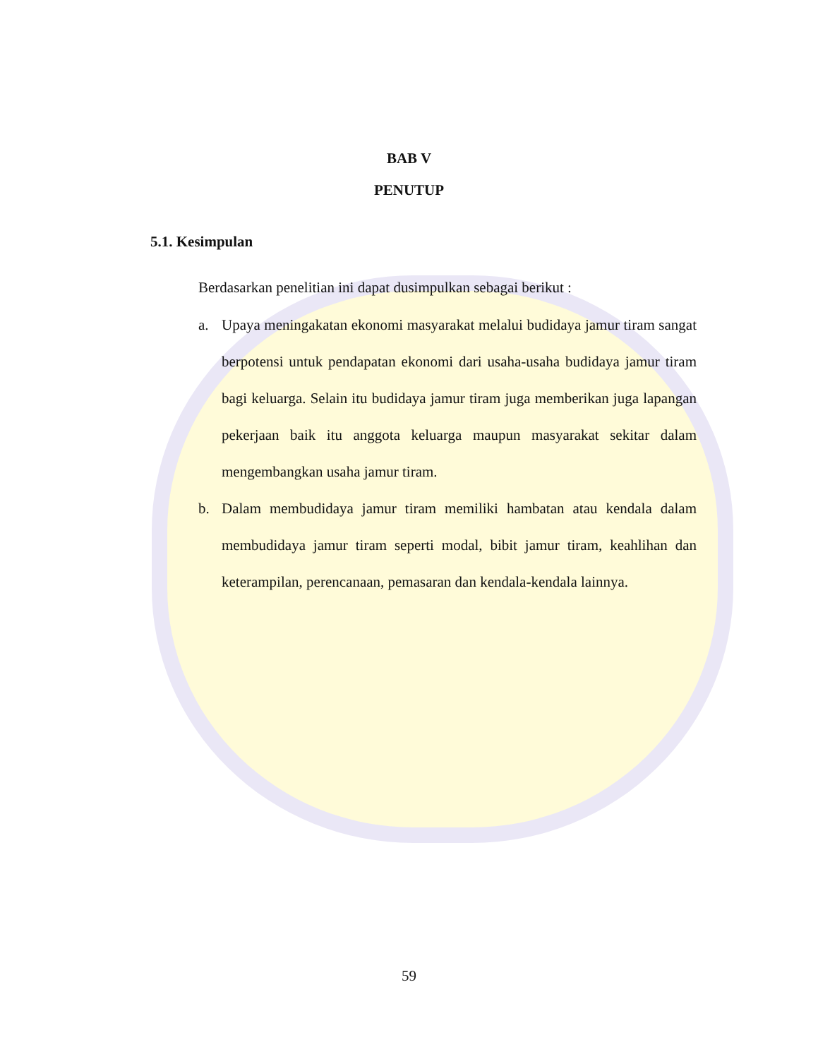BAB V
PENUTUP
5.1. Kesimpulan
Berdasarkan penelitian ini dapat dusimpulkan sebagai berikut :
a. Upaya meningakatan ekonomi masyarakat melalui budidaya jamur tiram sangat berpotensi untuk pendapatan ekonomi dari usaha-usaha budidaya jamur tiram bagi keluarga. Selain itu budidaya jamur tiram juga memberikan juga lapangan pekerjaan baik itu anggota keluarga maupun masyarakat sekitar dalam mengembangkan usaha jamur tiram.
b. Dalam membudidaya jamur tiram memiliki hambatan atau kendala dalam membudidaya jamur tiram seperti modal, bibit jamur tiram, keahlihan dan keterampilan, perencanaan, pemasaran dan kendala-kendala lainnya.
59